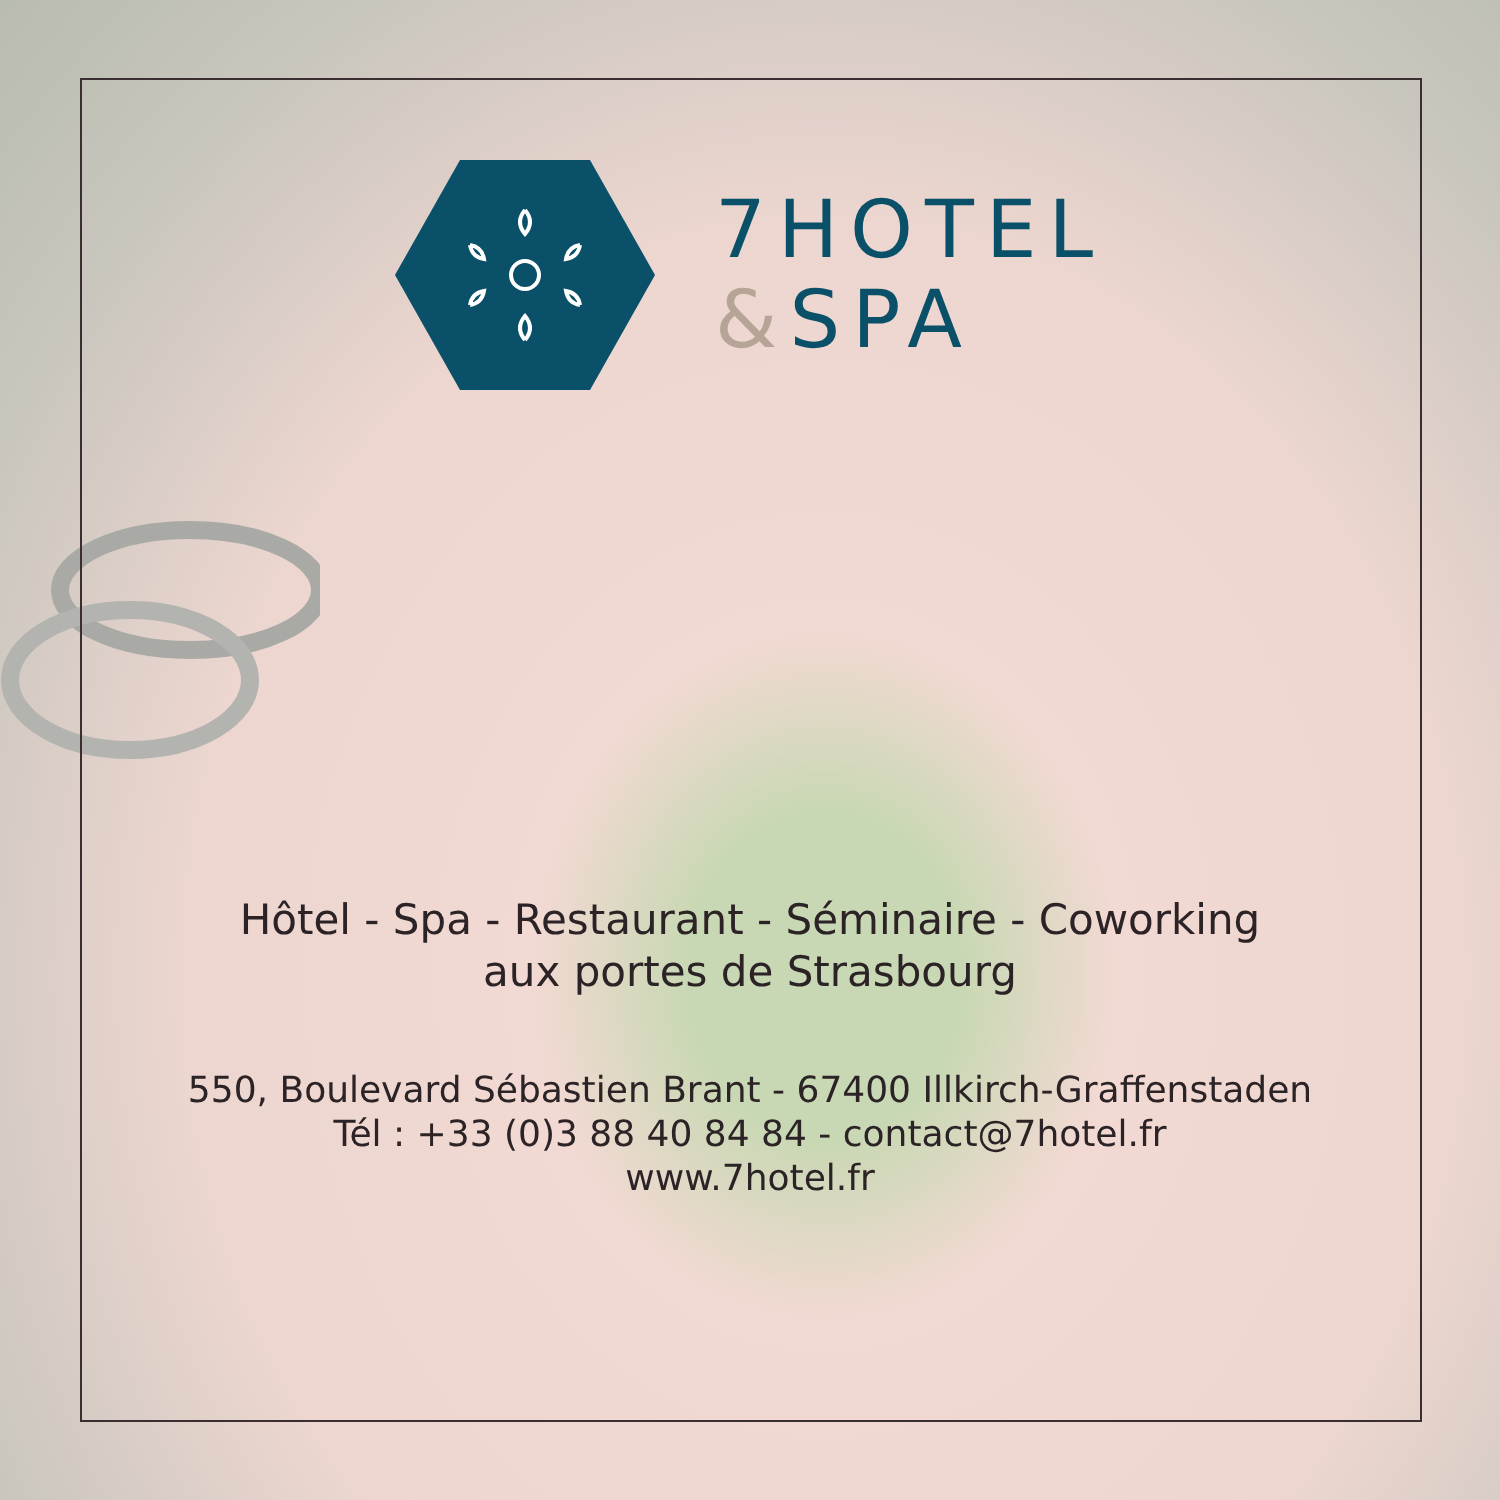7HOTEL
&SPA
Hôtel - Spa - Restaurant - Séminaire - Coworking
aux portes de Strasbourg
550, Boulevard Sébastien Brant - 67400 Illkirch-Graffenstaden
Tél : +33 (0)3 88 40 84 84 - contact@7hotel.fr
www.7hotel.fr